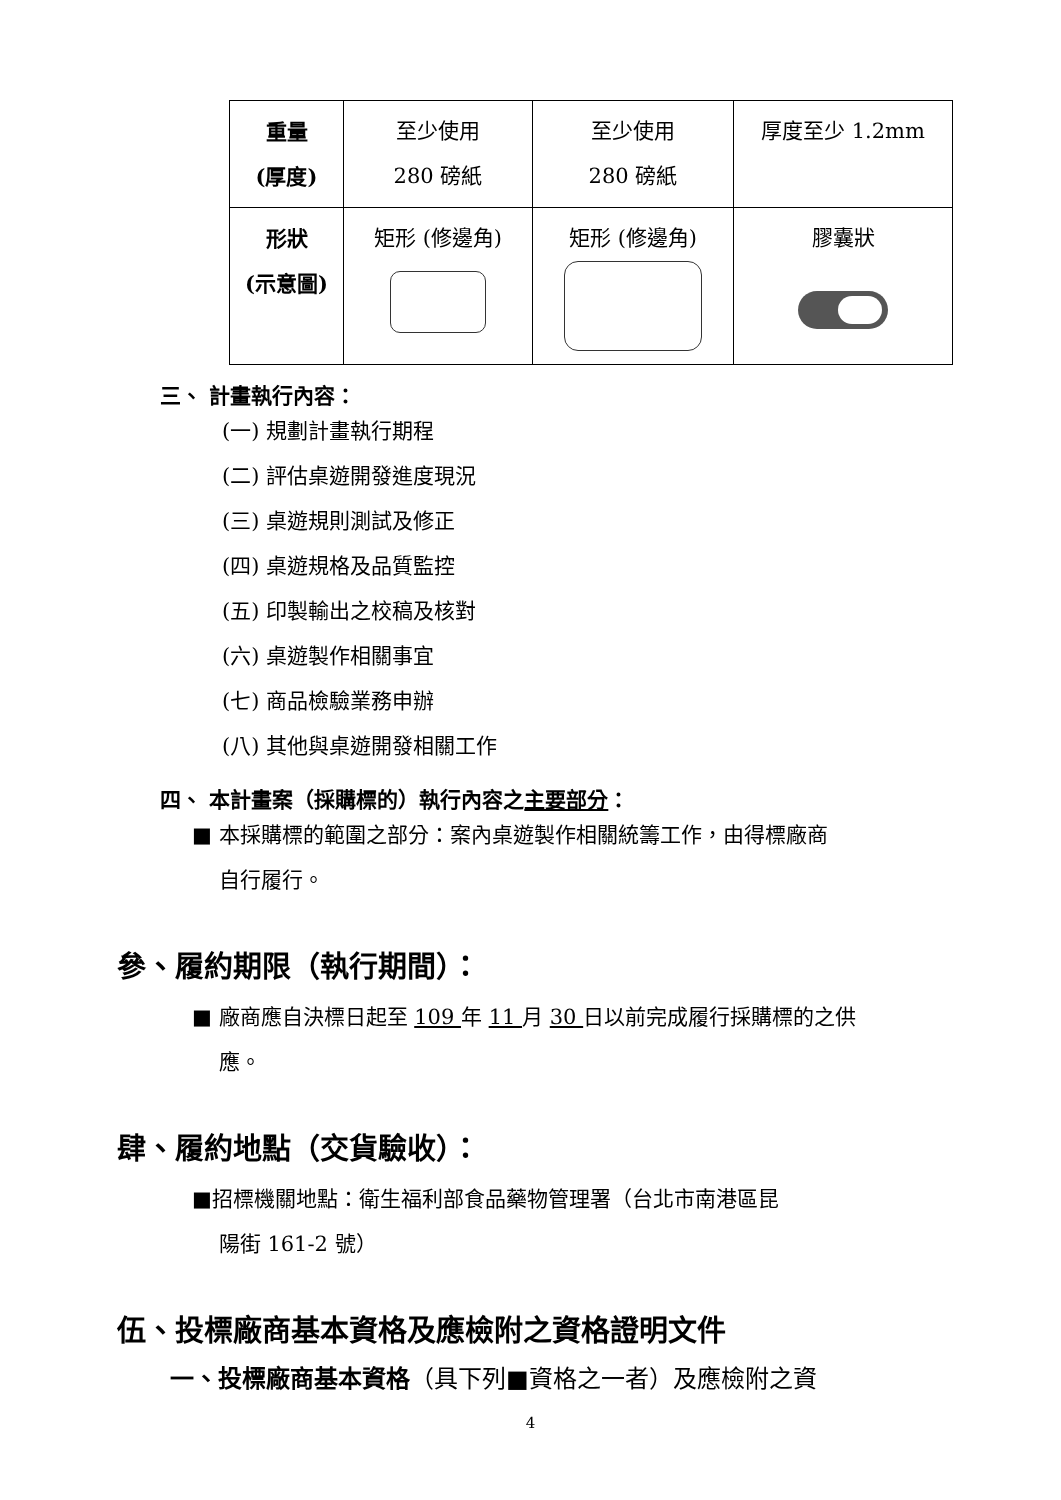| 重量 (厚度) | 至少使用 280 磅紙 | 至少使用 280 磅紙 | 厚度至少 1.2mm |
| 形狀 (示意圖) | 矩形 (修邊角) | 矩形 (修邊角) | 膠囊狀 |
三、 計畫執行內容：
(一) 規劃計畫執行期程
(二) 評估桌遊開發進度現況
(三) 桌遊規則測試及修正
(四) 桌遊規格及品質監控
(五) 印製輸出之校稿及核對
(六) 桌遊製作相關事宜
(七) 商品檢驗業務申辦
(八) 其他與桌遊開發相關工作
四、 本計畫案（採購標的）執行內容之主要部分：
■ 本採購標的範圍之部分：案內桌遊製作相關統籌工作，由得標廠商
自行履行。
參、履約期限（執行期間）：
■ 廠商應自決標日起至 109 年 11 月 30 日以前完成履行採購標的之供
應。
肆、履約地點（交貨驗收）：
■招標機關地點：衛生福利部食品藥物管理署（台北市南港區昆
陽街 161-2 號）
伍、投標廠商基本資格及應檢附之資格證明文件
一、投標廠商基本資格（具下列■資格之一者）及應檢附之資
4